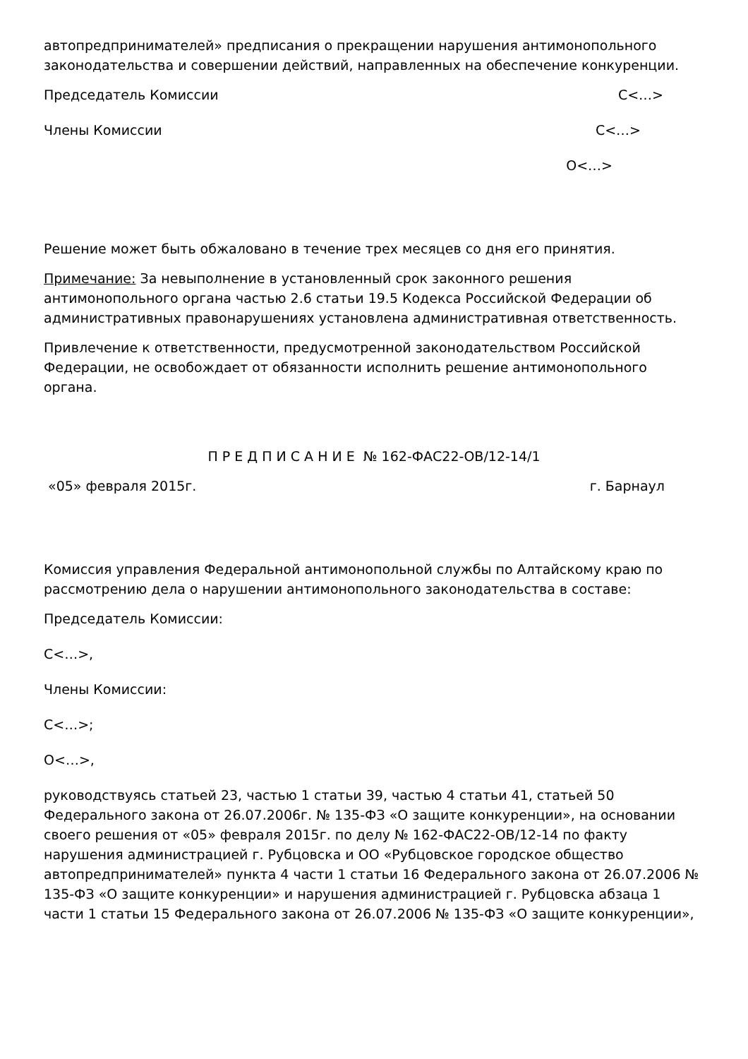автопредпринимателей» предписания о прекращении нарушения антимонопольного законодательства и совершении действий, направленных на обеспечение конкуренции.
Председатель Комиссии С<…>
Члены Комиссии С<…>
О<…>
Решение может быть обжаловано в течение трех месяцев со дня его принятия.
Примечание: За невыполнение в установленный срок законного решения антимонопольного органа частью 2.6 статьи 19.5 Кодекса Российской Федерации об административных правонарушениях установлена административная ответственность.
Привлечение к ответственности, предусмотренной законодательством Российской Федерации, не освобождает от обязанности исполнить решение антимонопольного органа.
П Р Е Д П И С А Н И Е № 162-ФАС22-ОВ/12-14/1
«05» февраля 2015г. г. Барнаул
Комиссия управления Федеральной антимонопольной службы по Алтайскому краю по рассмотрению дела о нарушении антимонопольного законодательства в составе:
Председатель Комиссии:
С<…>,
Члены Комиссии:
С<…>;
О<…>,
руководствуясь статьей 23, частью 1 статьи 39, частью 4 статьи 41, статьей 50 Федерального закона от 26.07.2006г. № 135-ФЗ «О защите конкуренции», на основании своего решения от «05» февраля 2015г. по делу № 162-ФАС22-ОВ/12-14 по факту нарушения администрацией г. Рубцовска и ОО «Рубцовское городское общество автопредпринимателей» пункта 4 части 1 статьи 16 Федерального закона от 26.07.2006 № 135-ФЗ «О защите конкуренции» и нарушения администрацией г. Рубцовска абзаца 1 части 1 статьи 15 Федерального закона от 26.07.2006 № 135-ФЗ «О защите конкуренции»,